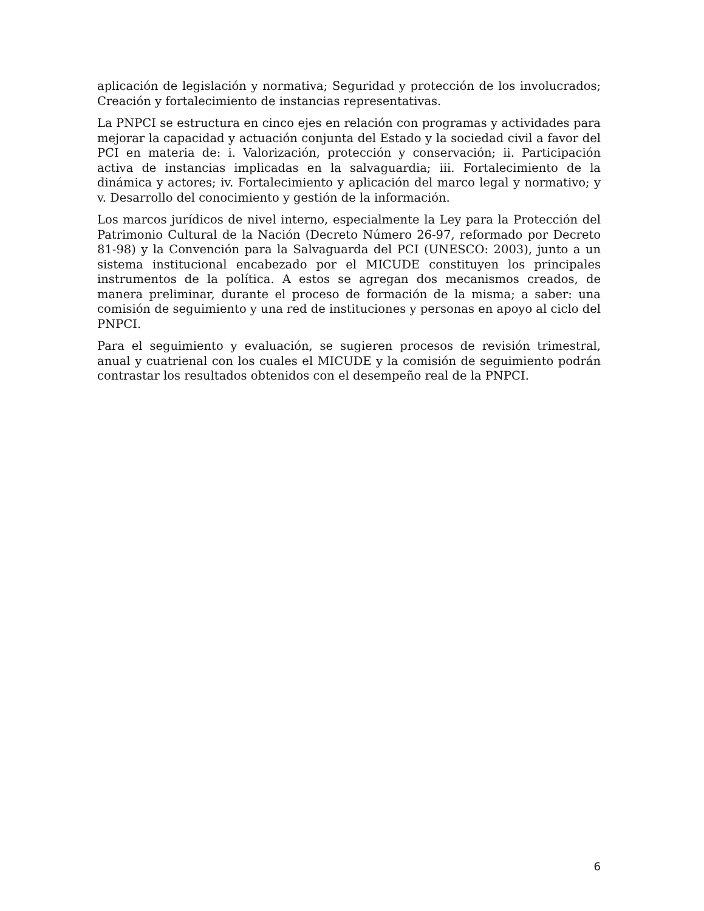aplicación de legislación y normativa; Seguridad y protección de los involucrados; Creación y fortalecimiento de instancias representativas.
La PNPCI se estructura en cinco ejes en relación con programas y actividades para mejorar la capacidad y actuación conjunta del Estado y la sociedad civil a favor del PCI en materia de: i. Valorización, protección y conservación; ii. Participación activa de instancias implicadas en la salvaguardia; iii. Fortalecimiento de la dinámica y actores; iv. Fortalecimiento y aplicación del marco legal y normativo; y v. Desarrollo del conocimiento y gestión de la información.
Los marcos jurídicos de nivel interno, especialmente la Ley para la Protección del Patrimonio Cultural de la Nación (Decreto Número 26-97, reformado por Decreto 81-98) y la Convención para la Salvaguarda del PCI (UNESCO: 2003), junto a un sistema institucional encabezado por el MICUDE constituyen los principales instrumentos de la política. A estos se agregan dos mecanismos creados, de manera preliminar, durante el proceso de formación de la misma; a saber: una comisión de seguimiento y una red de instituciones y personas en apoyo al ciclo del PNPCI.
Para el seguimiento y evaluación, se sugieren procesos de revisión trimestral, anual y cuatrienal con los cuales el MICUDE y la comisión de seguimiento podrán contrastar los resultados obtenidos con el desempeño real de la PNPCI.
6